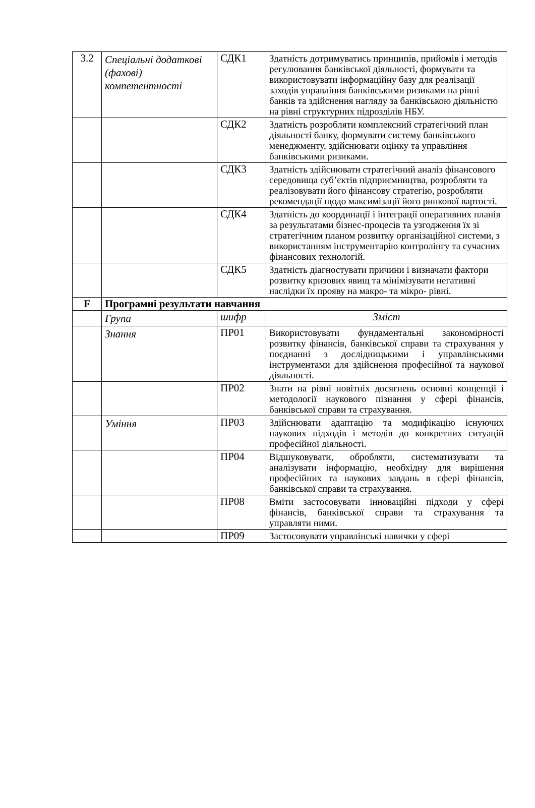| 3.2 | Спеціальні додаткові (фахові) компетентності | СДК1 | Здатність дотримуватись принципів, прийомів і методів регулювання банківської діяльності, формувати та використовувати інформаційну базу для реалізації заходів управління банківськими ризиками на рівні банків та здійснення нагляду за банківською діяльністю на рівні структурних підрозділів НБУ. |
| | | СДК2 | Здатність розробляти комплексний стратегічний план діяльності банку, формувати систему банківського менеджменту, здійснювати оцінку та управління банківськими ризиками. |
| | | СДК3 | Здатність здійснювати стратегічний аналіз фінансового середовища суб’єктів підприємництва, розробляти та реалізовувати його фінансову стратегію, розробляти рекомендації щодо максимізації його ринкової вартості. |
| | | СДК4 | Здатність до координації і інтеграції оперативних планів за результатами бізнес-процесів та узгодження їх зі стратегічним планом розвитку організаційної системи, з використанням інструментарію контролінгу та сучасних фінансових технологій. |
| | | СДК5 | Здатність діагностувати причини і визначати фактори розвитку кризових явищ та мінімізувати негативні наслідки їх прояву на макро- та мікро- рівні. |
| F | Програмні результати навчання | | |
| | Група | шифр | Зміст |
| | Знання | ПР01 | Використовувати фундаментальні закономірності розвитку фінансів, банківської справи та страхування у поєднанні з дослідницькими і управлінськими інструментами для здійснення професійної та наукової діяльності. |
| | | ПР02 | Знати на рівні новітніх досягнень основні концепції і методології наукового пізнання у сфері фінансів, банківської справи та страхування. |
| | Уміння | ПР03 | Здійснювати адаптацію та модифікацію існуючих наукових підходів і методів до конкретних ситуацій професійної діяльності. |
| | | ПР04 | Відшуковувати, обробляти, систематизувати та аналізувати інформацію, необхідну для вирішення професійних та наукових завдань в сфері фінансів, банківської справи та страхування. |
| | | ПР08 | Вміти застосовувати інноваційні підходи у сфері фінансів, банківської справи та страхування та управляти ними. |
| | | ПР09 | Застосовувати управлінські навички у сфері |